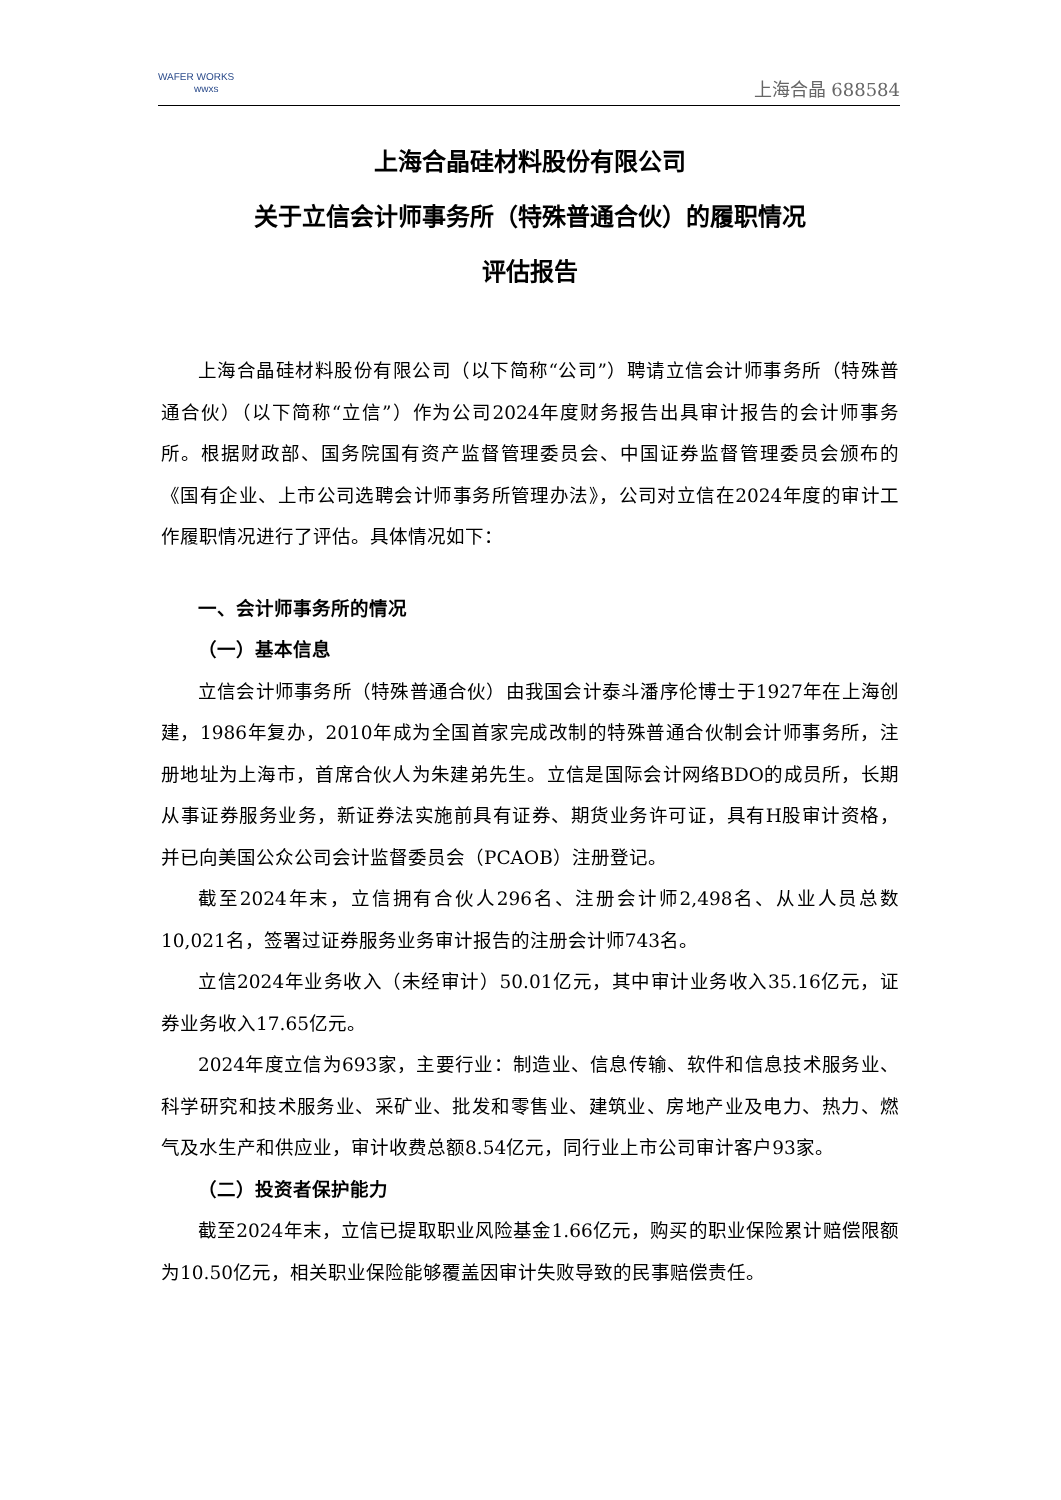WAFER WORKS
wwxs
上海合晶 688584
上海合晶硅材料股份有限公司
关于立信会计师事务所（特殊普通合伙）的履职情况
评估报告
上海合晶硅材料股份有限公司（以下简称“公司”）聘请立信会计师事务所（特殊普通合伙）（以下简称“立信”）作为公司2024年度财务报告出具审计报告的会计师事务所。根据财政部、国务院国有资产监督管理委员会、中国证券监督管理委员会颁布的《国有企业、上市公司选聘会计师事务所管理办法》，公司对立信在2024年度的审计工作履职情况进行了评估。具体情况如下：
一、会计师事务所的情况
（一）基本信息
立信会计师事务所（特殊普通合伙）由我国会计泰斗潘序伦博士于1927年在上海创建，1986年复办，2010年成为全国首家完成改制的特殊普通合伙制会计师事务所，注册地址为上海市，首席合伙人为朱建弟先生。立信是国际会计网络BDO的成员所，长期从事证券服务业务，新证券法实施前具有证券、期货业务许可证，具有H股审计资格，并已向美国公众公司会计监督委员会（PCAOB）注册登记。
截至2024年末，立信拥有合伙人296名、注册会计师2,498名、从业人员总数10,021名，签署过证券服务业务审计报告的注册会计师743名。
立信2024年业务收入（未经审计）50.01亿元，其中审计业务收入35.16亿元，证券业务收入17.65亿元。
2024年度立信为693家，主要行业：制造业、信息传输、软件和信息技术服务业、科学研究和技术服务业、采矿业、批发和零售业、建筑业、房地产业及电力、热力、燃气及水生产和供应业，审计收费总额8.54亿元，同行业上市公司审计客户93家。
（二）投资者保护能力
截至2024年末，立信已提取职业风险基金1.66亿元，购买的职业保险累计赔偿限额为10.50亿元，相关职业保险能够覆盖因审计失败导致的民事赔偿责任。